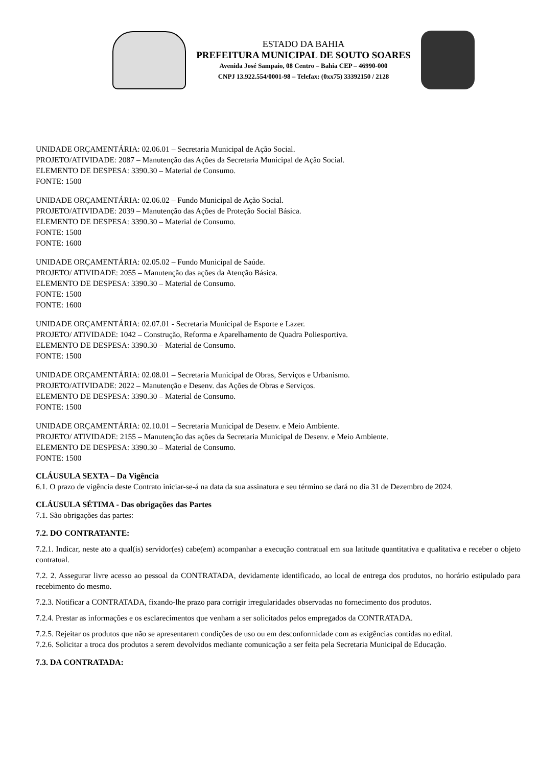ESTADO DA BAHIA
PREFEITURA MUNICIPAL DE SOUTO SOARES
Avenida José Sampaio, 08 Centro – Bahia CEP – 46990-000
CNPJ 13.922.554/0001-98 – Telefax: (0xx75) 33392150 / 2128
UNIDADE ORÇAMENTÁRIA: 02.06.01 – Secretaria Municipal de Ação Social.
PROJETO/ATIVIDADE: 2087 – Manutenção das Ações da Secretaria Municipal de Ação Social.
ELEMENTO DE DESPESA: 3390.30 – Material de Consumo.
FONTE: 1500
UNIDADE ORÇAMENTÁRIA: 02.06.02 – Fundo Municipal de Ação Social.
PROJETO/ATIVIDADE: 2039 – Manutenção das Ações de Proteção Social Básica.
ELEMENTO DE DESPESA: 3390.30 – Material de Consumo.
FONTE: 1500
FONTE: 1600
UNIDADE ORÇAMENTÁRIA: 02.05.02 – Fundo Municipal de Saúde.
PROJETO/ ATIVIDADE: 2055 – Manutenção das ações da Atenção Básica.
ELEMENTO DE DESPESA: 3390.30 – Material de Consumo.
FONTE: 1500
FONTE: 1600
UNIDADE ORÇAMENTÁRIA: 02.07.01 - Secretaria Municipal de Esporte e Lazer.
PROJETO/ ATIVIDADE: 1042 – Construção, Reforma e Aparelhamento de Quadra Poliesportiva.
ELEMENTO DE DESPESA: 3390.30 – Material de Consumo.
FONTE: 1500
UNIDADE ORÇAMENTÁRIA: 02.08.01 – Secretaria Municipal de Obras, Serviços e Urbanismo.
PROJETO/ATIVIDADE: 2022 – Manutenção e Desenv. das Ações de Obras e Serviços.
ELEMENTO DE DESPESA: 3390.30 – Material de Consumo.
FONTE: 1500
UNIDADE ORÇAMENTÁRIA: 02.10.01 – Secretaria Municipal de Desenv. e Meio Ambiente.
PROJETO/ ATIVIDADE: 2155 – Manutenção das ações da Secretaria Municipal de Desenv. e Meio Ambiente.
ELEMENTO DE DESPESA: 3390.30 – Material de Consumo.
FONTE: 1500
CLÁUSULA SEXTA – Da Vigência
6.1. O prazo de vigência deste Contrato iniciar-se-á na data da sua assinatura e seu término se dará no dia 31 de Dezembro de 2024.
CLÁUSULA SÉTIMA - Das obrigações das Partes
7.1. São obrigações das partes:
7.2. DO CONTRATANTE:
7.2.1. Indicar, neste ato a qual(is) servidor(es) cabe(em) acompanhar a execução contratual em sua latitude quantitativa e qualitativa e receber o objeto contratual.
7.2. 2. Assegurar livre acesso ao pessoal da CONTRATADA, devidamente identificado, ao local de entrega dos produtos, no horário estipulado para recebimento do mesmo.
7.2.3. Notificar a CONTRATADA, fixando-lhe prazo para corrigir irregularidades observadas no fornecimento dos produtos.
7.2.4. Prestar as informações e os esclarecimentos que venham a ser solicitados pelos empregados da CONTRATADA.
7.2.5. Rejeitar os produtos que não se apresentarem condições de uso ou em desconformidade com as exigências contidas no edital.
7.2.6. Solicitar a troca dos produtos a serem devolvidos mediante comunicação a ser feita pela Secretaria Municipal de Educação.
7.3. DA CONTRATADA: